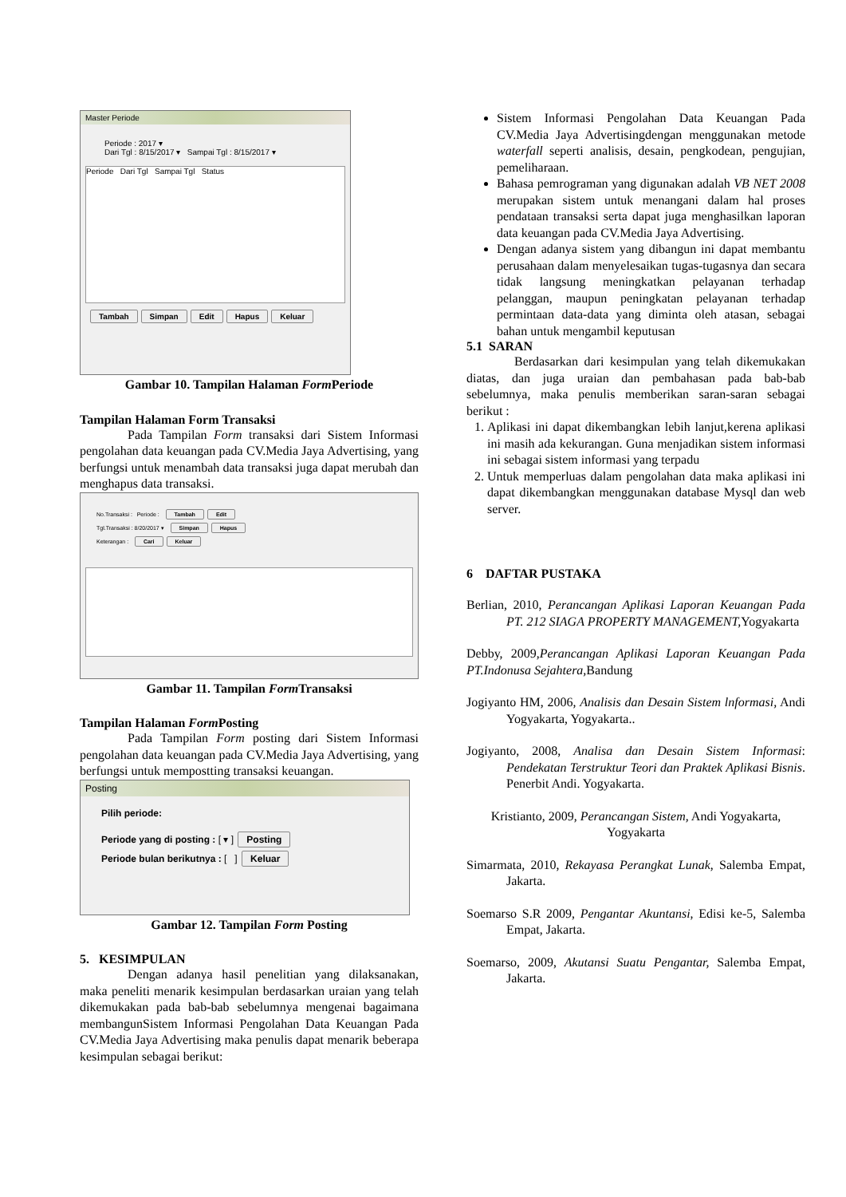Master Periode
Periode : 2017 ▾
Dari Tgl : 8/15/2017 ▾ Sampai Tgl : 8/15/2017 ▾
Periode Dari Tgl Sampai Tgl Status
Tambah Simpan Edit Hapus Keluar
Gambar 10. Tampilan Halaman Form Periode
Tampilan Halaman Form Transaksi
Pada Tampilan Form transaksi dari Sistem Informasi pengolahan data keuangan pada CV.Media Jaya Advertising, yang berfungsi untuk menambah data transaksi juga dapat merubah dan menghapus data transaksi.
No.Transaksi : Periode : Tambah Edit
Tgl.Transaksi : 8/20/2017 ▾ Simpan Hapus
Keterangan : Cari Keluar
Gambar 11. Tampilan Form Transaksi
Tampilan Halaman Form Posting
Pada Tampilan Form posting dari Sistem Informasi pengolahan data keuangan pada CV.Media Jaya Advertising, yang berfungsi untuk mempostting transaksi keuangan.
Posting
Pilih periode:
Periode yang di posting : [ ▾ ] Posting
Periode bulan berikutnya : [ ] Keluar
Gambar 12. Tampilan Form Posting
5. KESIMPULAN
Dengan adanya hasil penelitian yang dilaksanakan, maka peneliti menarik kesimpulan berdasarkan uraian yang telah dikemukakan pada bab-bab sebelumnya mengenai bagaimana membangunSistem Informasi Pengolahan Data Keuangan Pada CV.Media Jaya Advertising maka penulis dapat menarik beberapa kesimpulan sebagai berikut:
Sistem Informasi Pengolahan Data Keuangan Pada CV.Media Jaya Advertisingdengan menggunakan metode waterfall seperti analisis, desain, pengkodean, pengujian, pemeliharaan.
Bahasa pemrograman yang digunakan adalah VB NET 2008 merupakan sistem untuk menangani dalam hal proses pendataan transaksi serta dapat juga menghasilkan laporan data keuangan pada CV.Media Jaya Advertising.
Dengan adanya sistem yang dibangun ini dapat membantu perusahaan dalam menyelesaikan tugas-tugasnya dan secara tidak langsung meningkatkan pelayanan terhadap pelanggan, maupun peningkatan pelayanan terhadap permintaan data-data yang diminta oleh atasan, sebagai bahan untuk mengambil keputusan
5.1 SARAN
Berdasarkan dari kesimpulan yang telah dikemukakan diatas, dan juga uraian dan pembahasan pada bab-bab sebelumnya, maka penulis memberikan saran-saran sebagai berikut :
1. Aplikasi ini dapat dikembangkan lebih lanjut,kerena aplikasi ini masih ada kekurangan. Guna menjadikan sistem informasi ini sebagai sistem informasi yang terpadu
2. Untuk memperluas dalam pengolahan data maka aplikasi ini dapat dikembangkan menggunakan database Mysql dan web server.
6 DAFTAR PUSTAKA
Berlian, 2010, Perancangan Aplikasi Laporan Keuangan Pada PT. 212 SIAGA PROPERTY MANAGEMENT, Yogyakarta
Debby, 2009,Perancangan Aplikasi Laporan Keuangan Pada PT.Indonusa Sejahtera, Bandung
Jogiyanto HM, 2006, Analisis dan Desain Sistem lnformasi, Andi Yogyakarta, Yogyakarta..
Jogiyanto, 2008, Analisa dan Desain Sistem Informasi: Pendekatan Terstruktur Teori dan Praktek Aplikasi Bisnis. Penerbit Andi. Yogyakarta.
Kristianto, 2009, Perancangan Sistem, Andi Yogyakarta, Yogyakarta
Simarmata, 2010, Rekayasa Perangkat Lunak, Salemba Empat, Jakarta.
Soemarso S.R 2009, Pengantar Akuntansi, Edisi ke-5, Salemba Empat, Jakarta.
Soemarso, 2009, Akutansi Suatu Pengantar, Salemba Empat, Jakarta.